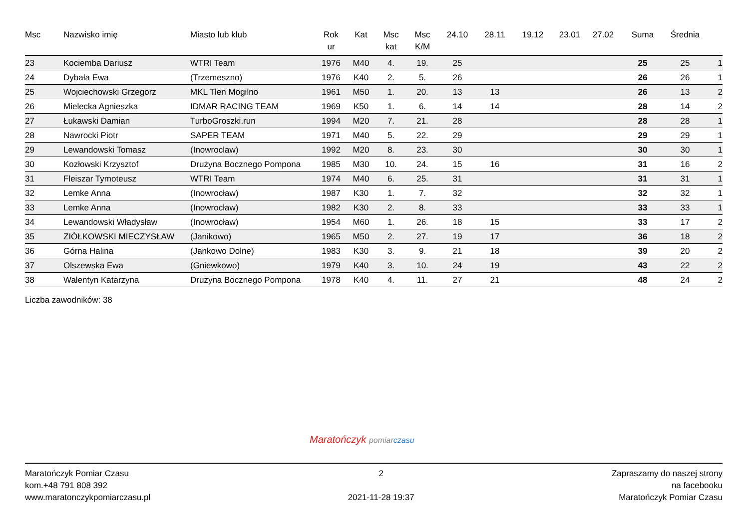| Msc | Nazwisko imię | Miasto lub klub | Rok ur | Kat | Msc kat | Msc K/M | 24.10 | 28.11 | 19.12 | 23.01 | 27.02 | Suma | Średnia | |
| --- | --- | --- | --- | --- | --- | --- | --- | --- | --- | --- | --- | --- | --- | --- |
| 23 | Kociemba Dariusz | WTRI Team | 1976 | M40 | 4. | 19. | 25 | | | | | 25 | 25 | 1 |
| 24 | Dybała Ewa | (Trzemeszno) | 1976 | K40 | 2. | 5. | 26 | | | | | 26 | 26 | 1 |
| 25 | Wojciechowski Grzegorz | MKL Tlen Mogilno | 1961 | M50 | 1. | 20. | 13 | 13 | | | | 26 | 13 | 2 |
| 26 | Mielecka Agnieszka | IDMAR RACING TEAM | 1969 | K50 | 1. | 6. | 14 | 14 | | | | 28 | 14 | 2 |
| 27 | Łukawski Damian | TurboGroszki.run | 1994 | M20 | 7. | 21. | 28 | | | | | 28 | 28 | 1 |
| 28 | Nawrocki Piotr | SAPER TEAM | 1971 | M40 | 5. | 22. | 29 | | | | | 29 | 29 | 1 |
| 29 | Lewandowski Tomasz | (Inowroclaw) | 1992 | M20 | 8. | 23. | 30 | | | | | 30 | 30 | 1 |
| 30 | Kozłowski Krzysztof | Drużyna Bocznego Pompona | 1985 | M30 | 10. | 24. | 15 | 16 | | | | 31 | 16 | 2 |
| 31 | Fleiszar Tymoteusz | WTRI Team | 1974 | M40 | 6. | 25. | 31 | | | | | 31 | 31 | 1 |
| 32 | Lemke Anna | (Inowrocław) | 1987 | K30 | 1. | 7. | 32 | | | | | 32 | 32 | 1 |
| 33 | Lemke Anna | (Inowrocław) | 1982 | K30 | 2. | 8. | 33 | | | | | 33 | 33 | 1 |
| 34 | Lewandowski Władysław | (Inowrocław) | 1954 | M60 | 1. | 26. | 18 | 15 | | | | 33 | 17 | 2 |
| 35 | ZIÓŁKOWSKI MIECZYSŁAW | (Janikowo) | 1965 | M50 | 2. | 27. | 19 | 17 | | | | 36 | 18 | 2 |
| 36 | Górna Halina | (Jankowo Dolne) | 1983 | K30 | 3. | 9. | 21 | 18 | | | | 39 | 20 | 2 |
| 37 | Olszewska Ewa | (Gniewkowo) | 1979 | K40 | 3. | 10. | 24 | 19 | | | | 43 | 22 | 2 |
| 38 | Walentyn Katarzyna | Drużyna Bocznego Pompona | 1978 | K40 | 4. | 11. | 27 | 21 | | | | 48 | 24 | 2 |
Liczba zawodników: 38
Maratończyk pomiar czasu
Maratończyk Pomiar Czasu
kom.+48 791 808 392
www.maratonczykpomiarczasu.pl
2
2021-11-28 19:37
Zapraszamy do naszej strony
na facebooku
Maratończyk Pomiar Czasu